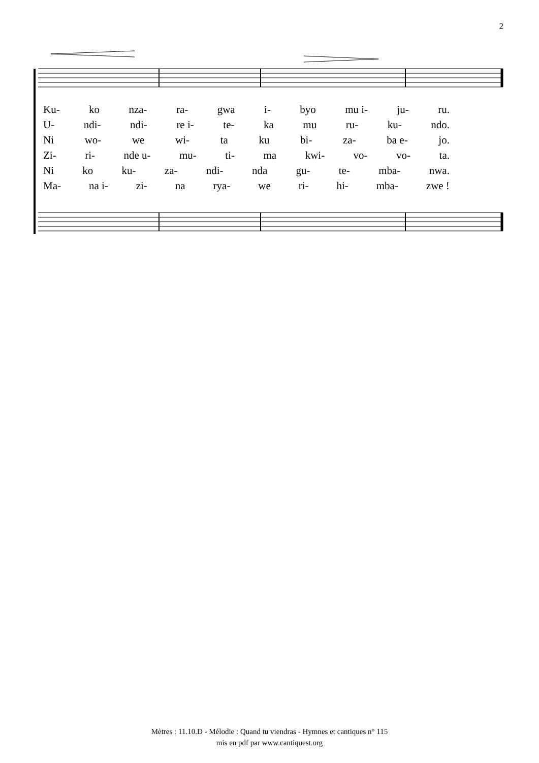2
Ku- ko nza- ra- gwa i- byo mu i- ju- ru.
U- ndi- ndi- re i- te- ka mu ru- ku- ndo.
Ni wo- we wi- ta ku bi- za- ba e- jo.
Zi- ri- nde u- mu- ti- ma kwi- vo- vo- ta.
Ni ko ku- za- ndi- nda gu- te- mba- nwa.
Ma- na i- zi- na rya- we ri- hi- mba- zwe !
Mètres : 11.10.D - Mélodie : Quand tu viendras - Hymnes et cantiques n° 115
mis en pdf par www.cantiquest.org